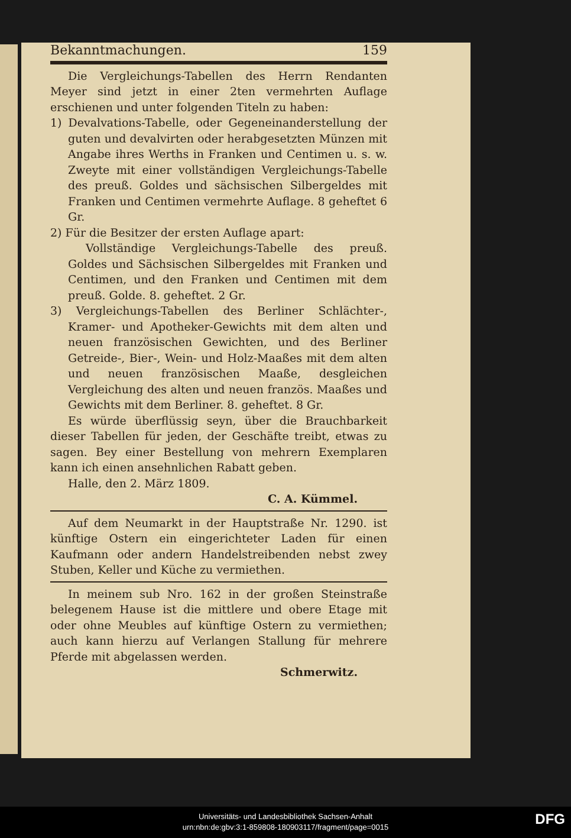Bekanntmachungen. 159
Die Vergleichungs-Tabellen des Herrn Rendanten Meyer sind jetzt in einer 2ten vermehrten Auflage erschienen und unter folgenden Titeln zu haben:
1) Devalvations-Tabelle, oder Gegeneinanderstellung der guten und devalvirten oder herabgesetzten Münzen mit Angabe ihres Werths in Franken und Centimen u. s. w. Zweyte mit einer vollständigen Vergleichungs-Tabelle des preuß. Goldes und sächsischen Silbergeldes mit Franken und Centimen vermehrte Auflage. 8 geheftet 6 Gr.
2) Für die Besitzer der ersten Auflage apart:
Vollständige Vergleichungs-Tabelle des preuß. Goldes und Sächsischen Silbergeldes mit Franken und Centimen, und den Franken und Centimen mit dem preuß. Golde. 8. geheftet. 2 Gr.
3) Vergleichungs-Tabellen des Berliner Schlächter-, Kramer- und Apotheker-Gewichts mit dem alten und neuen französischen Gewichten, und des Berliner Getreide-, Bier-, Wein- und Holz-Maaßes mit dem alten und neuen französischen Maaße, desgleichen Vergleichung des alten und neuen französ. Maaßes und Gewichts mit dem Berliner. 8. geheftet. 8 Gr.
Es würde überflüssig seyn, über die Brauchbarkeit dieser Tabellen für jeden, der Geschäfte treibt, etwas zu sagen. Bey einer Bestellung von mehrern Exemplaren kann ich einen ansehnlichen Rabatt geben.
Halle, den 2. März 1809.
C. A. Kümmel.
Auf dem Neumarkt in der Hauptstraße Nr. 1290. ist künftige Ostern ein eingerichteter Laden für einen Kaufmann oder andern Handelstreibenden nebst zwey Stuben, Keller und Küche zu vermiethen.
In meinem sub Nro. 162 in der großen Steinstraße belegenem Hause ist die mittlere und obere Etage mit oder ohne Meubles auf künftige Ostern zu vermiethen; auch kann hierzu auf Verlangen Stallung für mehrere Pferde mit abgelassen werden.
Schmerwitz.
Universitäts- und Landesbibliothek Sachsen-Anhalt
urn:nbn:de:gbv:3:1-859808-180903117/fragment/page=0015
DFG